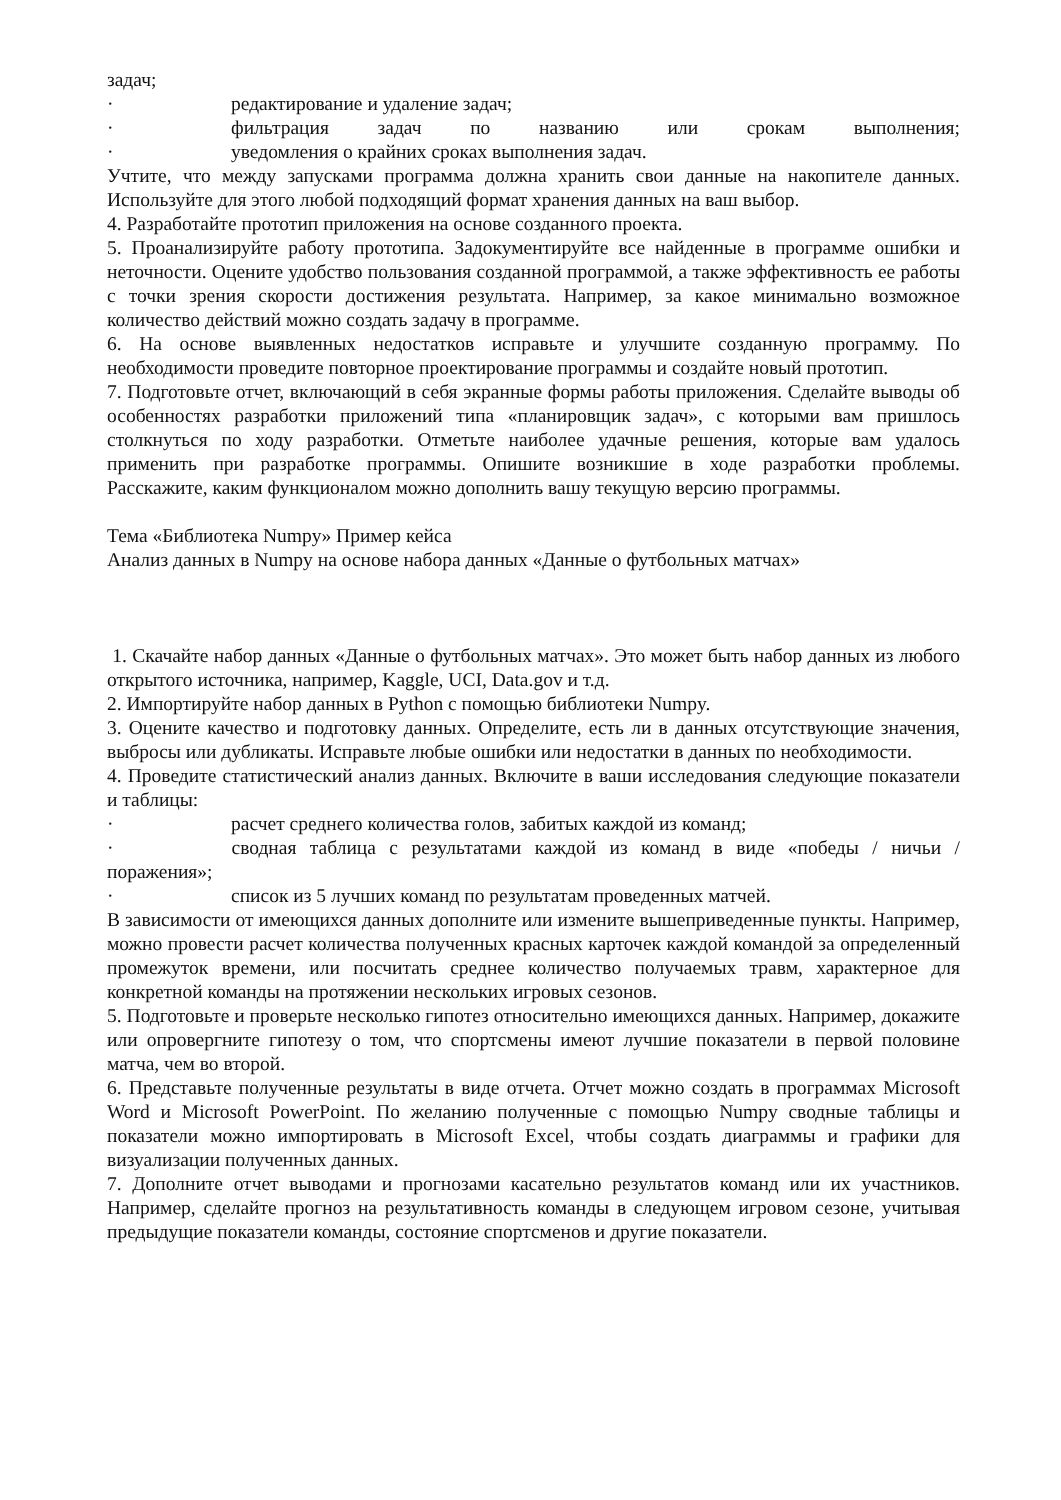задач;
· редактирование и удаление задач;
· фильтрация задач по названию или срокам выполнения;
· уведомления о крайних сроках выполнения задач.
Учтите, что между запусками программа должна хранить свои данные на накопителе данных. Используйте для этого любой подходящий формат хранения данных на ваш выбор.
4. Разработайте прототип приложения на основе созданного проекта.
5. Проанализируйте работу прототипа. Задокументируйте все найденные в программе ошибки и неточности. Оцените удобство пользования созданной программой, а также эффективность ее работы с точки зрения скорости достижения результата. Например, за какое минимально возможное количество действий можно создать задачу в программе.
6. На основе выявленных недостатков исправьте и улучшите созданную программу. По необходимости проведите повторное проектирование программы и создайте новый прототип.
7. Подготовьте отчет, включающий в себя экранные формы работы приложения. Сделайте выводы об особенностях разработки приложений типа «планировщик задач», с которыми вам пришлось столкнуться по ходу разработки. Отметьте наиболее удачные решения, которые вам удалось применить при разработке программы. Опишите возникшие в ходе разработки проблемы. Расскажите, каким функционалом можно дополнить вашу текущую версию программы.
Тема «Библиотека Numpy» Пример кейса
Анализ данных в Numpy на основе набора данных «Данные о футбольных матчах»
1. Скачайте набор данных «Данные о футбольных матчах». Это может быть набор данных из любого открытого источника, например, Kaggle, UCI, Data.gov и т.д.
2. Импортируйте набор данных в Python с помощью библиотеки Numpy.
3. Оцените качество и подготовку данных. Определите, есть ли в данных отсутствующие значения, выбросы или дубликаты. Исправьте любые ошибки или недостатки в данных по необходимости.
4. Проведите статистический анализ данных. Включите в ваши исследования следующие показатели и таблицы:
· расчет среднего количества голов, забитых каждой из команд;
· сводная таблица с результатами каждой из команд в виде «победы / ничьи / поражения»;
· список из 5 лучших команд по результатам проведенных матчей.
В зависимости от имеющихся данных дополните или измените вышеприведенные пункты. Например, можно провести расчет количества полученных красных карточек каждой командой за определенный промежуток времени, или посчитать среднее количество получаемых травм, характерное для конкретной команды на протяжении нескольких игровых сезонов.
5. Подготовьте и проверьте несколько гипотез относительно имеющихся данных. Например, докажите или опровергните гипотезу о том, что спортсмены имеют лучшие показатели в первой половине матча, чем во второй.
6. Представьте полученные результаты в виде отчета. Отчет можно создать в программах Microsoft Word и Microsoft PowerPoint. По желанию полученные с помощью Numpy сводные таблицы и показатели можно импортировать в Microsoft Excel, чтобы создать диаграммы и графики для визуализации полученных данных.
7. Дополните отчет выводами и прогнозами касательно результатов команд или их участников. Например, сделайте прогноз на результативность команды в следующем игровом сезоне, учитывая предыдущие показатели команды, состояние спортсменов и другие показатели.